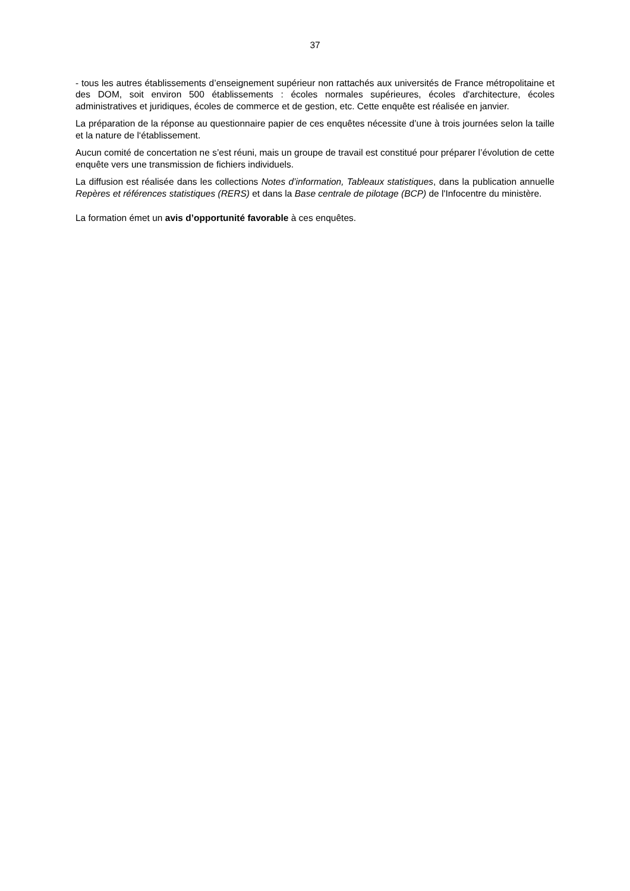37
- tous les autres établissements d’enseignement supérieur non rattachés aux universités de France métropolitaine et des DOM, soit environ 500 établissements : écoles normales supérieures, écoles d'architecture, écoles administratives et juridiques, écoles de commerce et de gestion, etc. Cette enquête est réalisée en janvier.
La préparation de la réponse au questionnaire papier de ces enquêtes nécessite d’une à trois journées selon la taille et la nature de l‘établissement.
Aucun comité de concertation ne s’est réuni, mais un groupe de travail est constitué pour préparer l’évolution de cette enquête vers une transmission de fichiers individuels.
La diffusion est réalisée dans les collections Notes d’information, Tableaux statistiques, dans la publication annuelle Repères et références statistiques (RERS) et dans la Base centrale de pilotage (BCP) de l'Infocentre du ministère.
La formation émet un avis d’opportunité favorable à ces enquêtes.